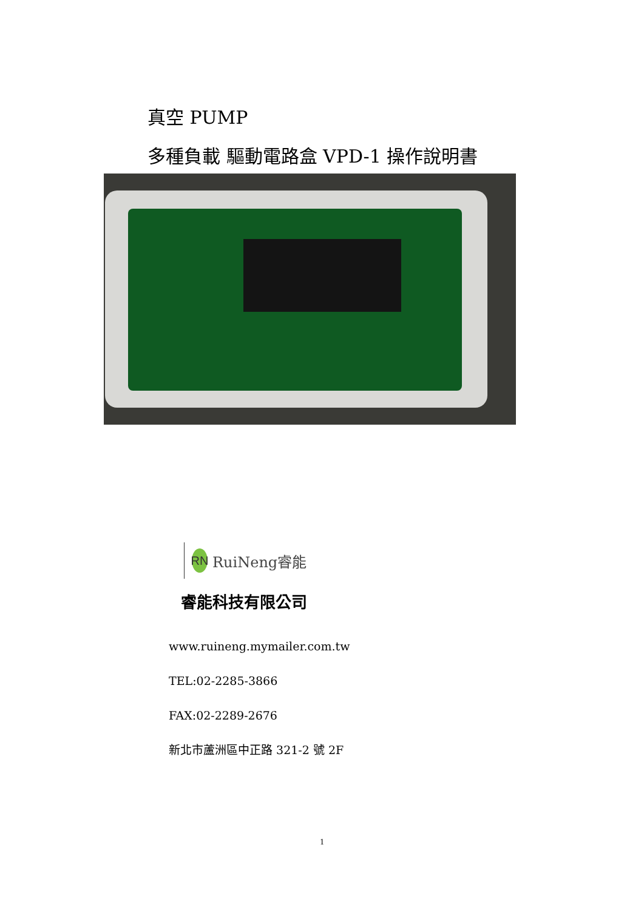真空 PUMP
多種負載 驅動電路盒 VPD-1 操作說明書
RN
RuiNeng睿能
睿能科技有限公司
www.ruineng.mymailer.com.tw
TEL:02-2285-3866
FAX:02-2289-2676
新北市蘆洲區中正路 321-2 號 2F
1